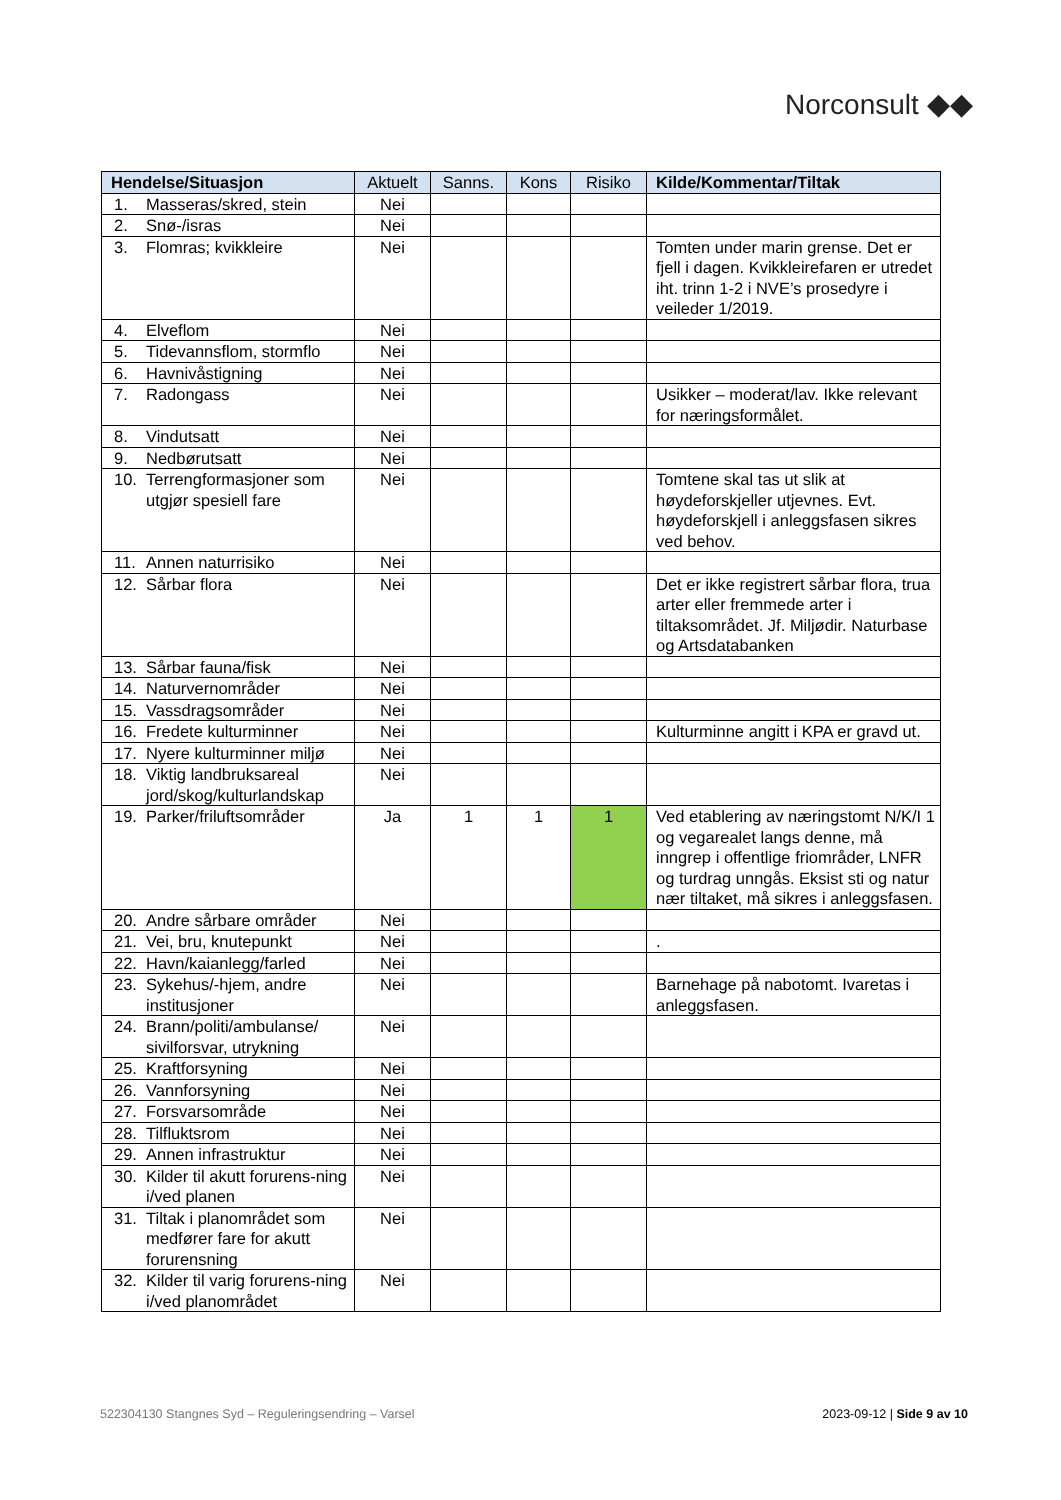Norconsult ◆◆
| Hendelse/Situasjon | Aktuelt | Sanns. | Kons | Risiko | Kilde/Kommentar/Tiltak |
| --- | --- | --- | --- | --- | --- |
| 1. Masseras/skred, stein | Nei | | | | |
| 2. Snø-/isras | Nei | | | | |
| 3. Flomras; kvikkleire | Nei | | | | Tomten under marin grense. Det er fjell i dagen. Kvikkleirefaren er utredet iht. trinn 1-2 i NVE’s prosedyre i veileder 1/2019. |
| 4. Elveflom | Nei | | | | |
| 5. Tidevannsflom, stormflo | Nei | | | | |
| 6. Havnivåstigning | Nei | | | | |
| 7. Radongass | Nei | | | | Usikker – moderat/lav. Ikke relevant for næringsformålet. |
| 8. Vindutsatt | Nei | | | | |
| 9. Nedbørutsatt | Nei | | | | |
| 10. Terrengformasjoner som utgjør spesiell fare | Nei | | | | Tomtene skal tas ut slik at høydeforskjeller utjevnes. Evt. høydeforskjell i anleggsfasen sikres ved behov. |
| 11. Annen naturrisiko | Nei | | | | |
| 12. Sårbar flora | Nei | | | | Det er ikke registrert sårbar flora, trua arter eller fremmede arter i tiltaksområdet. Jf. Miljødir. Naturbase og Artsdatabanken |
| 13. Sårbar fauna/fisk | Nei | | | | |
| 14. Naturvernområder | Nei | | | | |
| 15. Vassdragsområder | Nei | | | | |
| 16. Fredete kulturminner | Nei | | | | Kulturminne angitt i KPA er gravd ut. |
| 17. Nyere kulturminner miljø | Nei | | | | |
| 18. Viktig landbruksareal jord/skog/kulturlandskap | Nei | | | | |
| 19. Parker/friluftsområder | Ja | 1 | 1 | 1 | Ved etablering av næringstomt N/K/I 1 og vegarealet langs denne, må inngrep i offentlige friområder, LNFR og turdrag unngås. Eksist sti og natur nær tiltaket, må sikres i anleggsfasen. |
| 20. Andre sårbare områder | Nei | | | | |
| 21. Vei, bru, knutepunkt | Nei | | | | . |
| 22. Havn/kaianlegg/farled | Nei | | | | |
| 23. Sykehus/-hjem, andre institusjoner | Nei | | | | Barnehage på nabotomt. Ivaretas i anleggsfasen. |
| 24. Brann/politi/ambulanse/ sivilforsvar, utrykning | Nei | | | | |
| 25. Kraftforsyning | Nei | | | | |
| 26. Vannforsyning | Nei | | | | |
| 27. Forsvarsområde | Nei | | | | |
| 28. Tilfluktsrom | Nei | | | | |
| 29. Annen infrastruktur | Nei | | | | |
| 30. Kilder til akutt forurens-ning i/ved planen | Nei | | | | |
| 31. Tiltak i planområdet som medfører fare for akutt forurensning | Nei | | | | |
| 32. Kilder til varig forurens-ning i/ved planområdet | Nei | | | | |
522304130 Stangnes Syd – Reguleringsendring – Varsel 2023-09-12 | Side 9 av 10